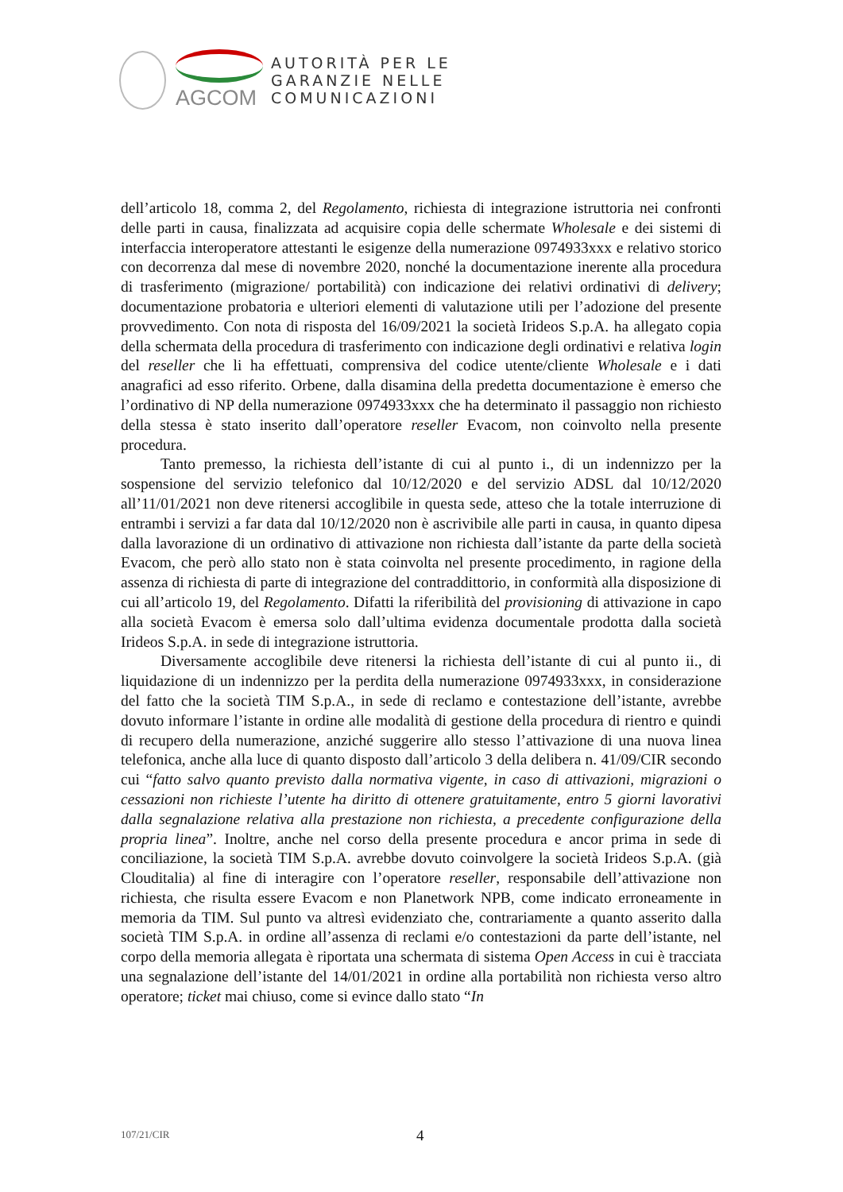AGCOM
AUTORITÀ PER LE
GARANZIE NELLE
COMUNICAZIONI
dell’articolo 18, comma 2, del Regolamento, richiesta di integrazione istruttoria nei confronti delle parti in causa, finalizzata ad acquisire copia delle schermate Wholesale e dei sistemi di interfaccia interoperatore attestanti le esigenze della numerazione 0974933xxx e relativo storico con decorrenza dal mese di novembre 2020, nonché la documentazione inerente alla procedura di trasferimento (migrazione/ portabilità) con indicazione dei relativi ordinativi di delivery; documentazione probatoria e ulteriori elementi di valutazione utili per l’adozione del presente provvedimento. Con nota di risposta del 16/09/2021 la società Irideos S.p.A. ha allegato copia della schermata della procedura di trasferimento con indicazione degli ordinativi e relativa login del reseller che li ha effettuati, comprensiva del codice utente/cliente Wholesale e i dati anagrafici ad esso riferito. Orbene, dalla disamina della predetta documentazione è emerso che l’ordinativo di NP della numerazione 0974933xxx che ha determinato il passaggio non richiesto della stessa è stato inserito dall’operatore reseller Evacom, non coinvolto nella presente procedura.
Tanto premesso, la richiesta dell’istante di cui al punto i., di un indennizzo per la sospensione del servizio telefonico dal 10/12/2020 e del servizio ADSL dal 10/12/2020 all’11/01/2021 non deve ritenersi accoglibile in questa sede, atteso che la totale interruzione di entrambi i servizi a far data dal 10/12/2020 non è ascrivibile alle parti in causa, in quanto dipesa dalla lavorazione di un ordinativo di attivazione non richiesta dall’istante da parte della società Evacom, che però allo stato non è stata coinvolta nel presente procedimento, in ragione della assenza di richiesta di parte di integrazione del contraddittorio, in conformità alla disposizione di cui all’articolo 19, del Regolamento. Difatti la riferibilità del provisioning di attivazione in capo alla società Evacom è emersa solo dall’ultima evidenza documentale prodotta dalla società Irideos S.p.A. in sede di integrazione istruttoria.
Diversamente accoglibile deve ritenersi la richiesta dell’istante di cui al punto ii., di liquidazione di un indennizzo per la perdita della numerazione 0974933xxx, in considerazione del fatto che la società TIM S.p.A., in sede di reclamo e contestazione dell’istante, avrebbe dovuto informare l’istante in ordine alle modalità di gestione della procedura di rientro e quindi di recupero della numerazione, anziché suggerire allo stesso l’attivazione di una nuova linea telefonica, anche alla luce di quanto disposto dall’articolo 3 della delibera n. 41/09/CIR secondo cui “fatto salvo quanto previsto dalla normativa vigente, in caso di attivazioni, migrazioni o cessazioni non richieste l’utente ha diritto di ottenere gratuitamente, entro 5 giorni lavorativi dalla segnalazione relativa alla prestazione non richiesta, a precedente configurazione della propria linea”. Inoltre, anche nel corso della presente procedura e ancor prima in sede di conciliazione, la società TIM S.p.A. avrebbe dovuto coinvolgere la società Irideos S.p.A. (già Clouditalia) al fine di interagire con l’operatore reseller, responsabile dell’attivazione non richiesta, che risulta essere Evacom e non Planetwork NPB, come indicato erroneamente in memoria da TIM. Sul punto va altresì evidenziato che, contrariamente a quanto asserito dalla società TIM S.p.A. in ordine all’assenza di reclami e/o contestazioni da parte dell’istante, nel corpo della memoria allegata è riportata una schermata di sistema Open Access in cui è tracciata una segnalazione dell’istante del 14/01/2021 in ordine alla portabilità non richiesta verso altro operatore; ticket mai chiuso, come si evince dallo stato “In
107/21/CIR 4